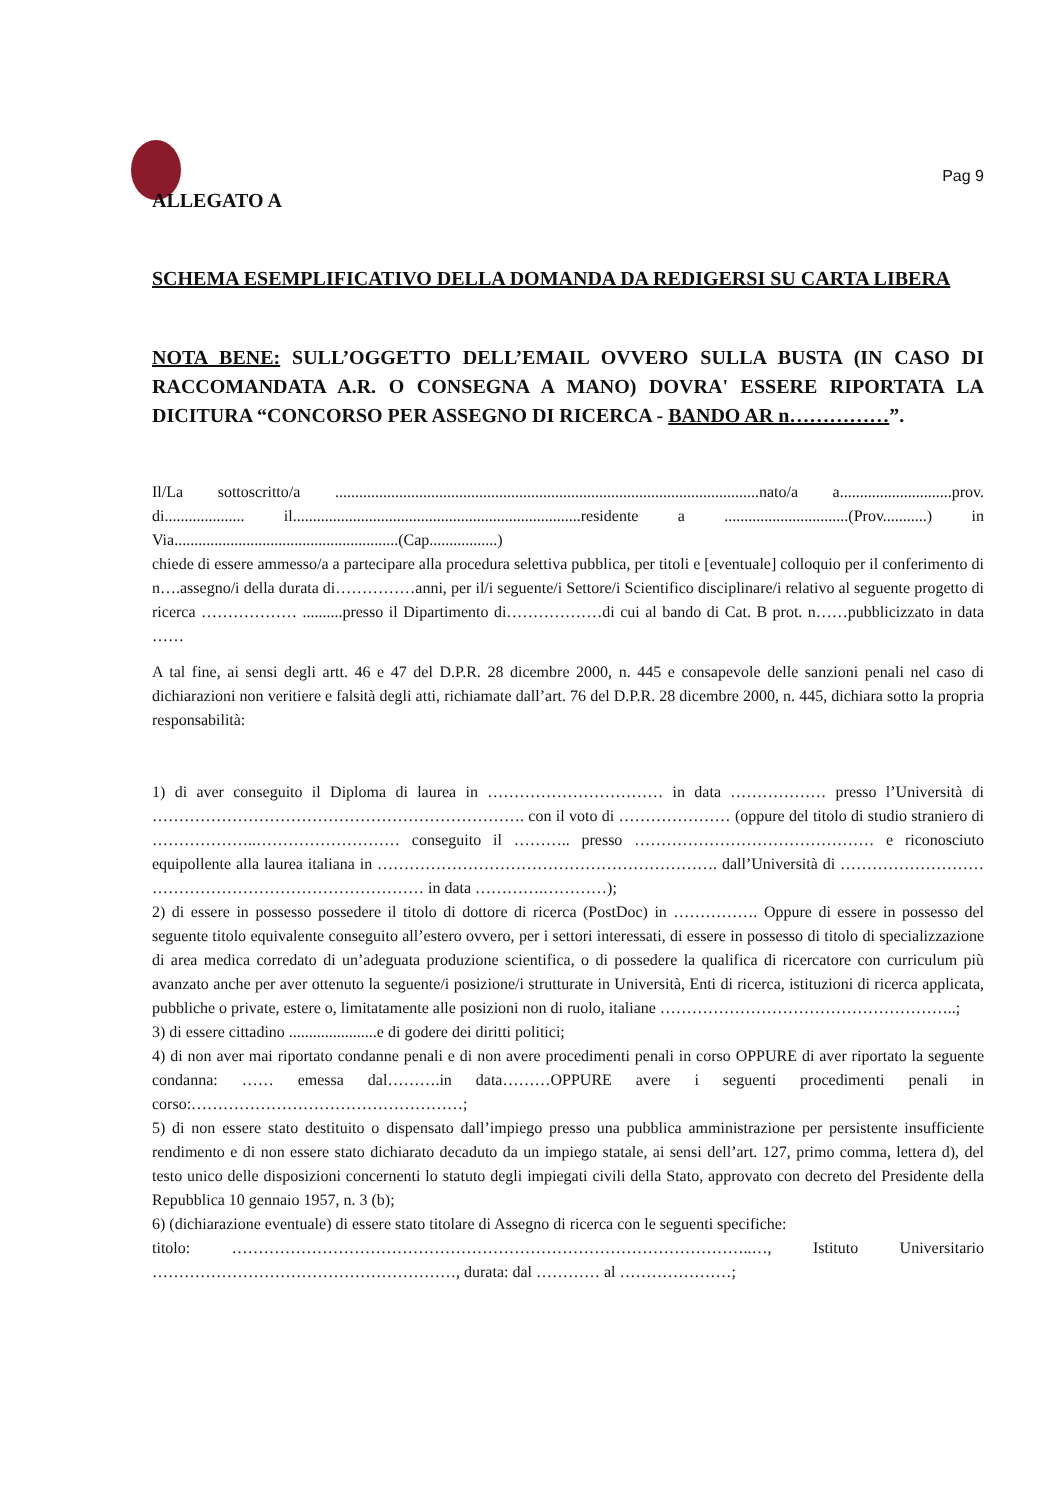Pag 9
ALLEGATO A
SCHEMA ESEMPLIFICATIVO DELLA DOMANDA DA REDIGERSI SU CARTA LIBERA
NOTA BENE: SULL’OGGETTO DELL’EMAIL OVVERO SULLA BUSTA (IN CASO DI RACCOMANDATA A.R. O CONSEGNA A MANO) DOVRA' ESSERE RIPORTATA LA DICITURA “CONCORSO PER ASSEGNO DI RICERCA - BANDO AR n……………”.
Il/La sottoscritto/a ..........................................................................................................nato/a a............................prov. di.................... il........................................................................residente a ...............................(Prov...........) in Via........................................................(Cap.................)
chiede di essere ammesso/a a partecipare alla procedura selettiva pubblica, per titoli e [eventuale] colloquio per il conferimento di n….assegno/i della durata di……………anni, per il/i seguente/i Settore/i Scientifico disciplinare/i relativo al seguente progetto di ricerca ……………… ..........presso il Dipartimento di………………di cui al bando di Cat. B prot. n……pubblicizzato in data ……
A tal fine, ai sensi degli artt. 46 e 47 del D.P.R. 28 dicembre 2000, n. 445 e consapevole delle sanzioni penali nel caso di dichiarazioni non veritiere e falsità degli atti, richiamate dall’art. 76 del D.P.R. 28 dicembre 2000, n. 445, dichiara sotto la propria responsabilità:
1) di aver conseguito il Diploma di laurea in …………………………… in data ……………… presso l’Università di ……………………………………………………………. con il voto di ………………… (oppure del titolo di studio straniero di ………………..……………………… conseguito il ……….. presso ……………………………………… e riconosciuto equipollente alla laurea italiana in ………………………………………………………. dall’Università di ……………………… …………………………………………… in data ………….…………);
2) di essere in possesso possedere il titolo di dottore di ricerca (PostDoc) in ……………. Oppure di essere in possesso del seguente titolo equivalente conseguito all’estero ovvero, per i settori interessati, di essere in possesso di titolo di specializzazione di area medica corredato di un’adeguata produzione scientifica, o di possedere la qualifica di ricercatore con curriculum più avanzato anche per aver ottenuto la seguente/i posizione/i strutturate in Università, Enti di ricerca, istituzioni di ricerca applicata, pubbliche o private, estere o, limitatamente alle posizioni non di ruolo, italiane ………………………………………………..;
3) di essere cittadino ......................e di godere dei diritti politici;
4) di non aver mai riportato condanne penali e di non avere procedimenti penali in corso OPPURE di aver riportato la seguente condanna: …… emessa dal……….in data………OPPURE avere i seguenti procedimenti penali in corso:……………………………………………;
5) di non essere stato destituito o dispensato dall’impiego presso una pubblica amministrazione per persistente insufficiente rendimento e di non essere stato dichiarato decaduto da un impiego statale, ai sensi dell’art. 127, primo comma, lettera d), del testo unico delle disposizioni concernenti lo statuto degli impiegati civili della Stato, approvato con decreto del Presidente della Repubblica 10 gennaio 1957, n. 3 (b);
6) (dichiarazione eventuale) di essere stato titolare di Assegno di ricerca con le seguenti specifiche:
titolo: ……………………………………………………………………………………..…, Istituto Universitario …………………………………………………, durata: dal ………… al …………………;